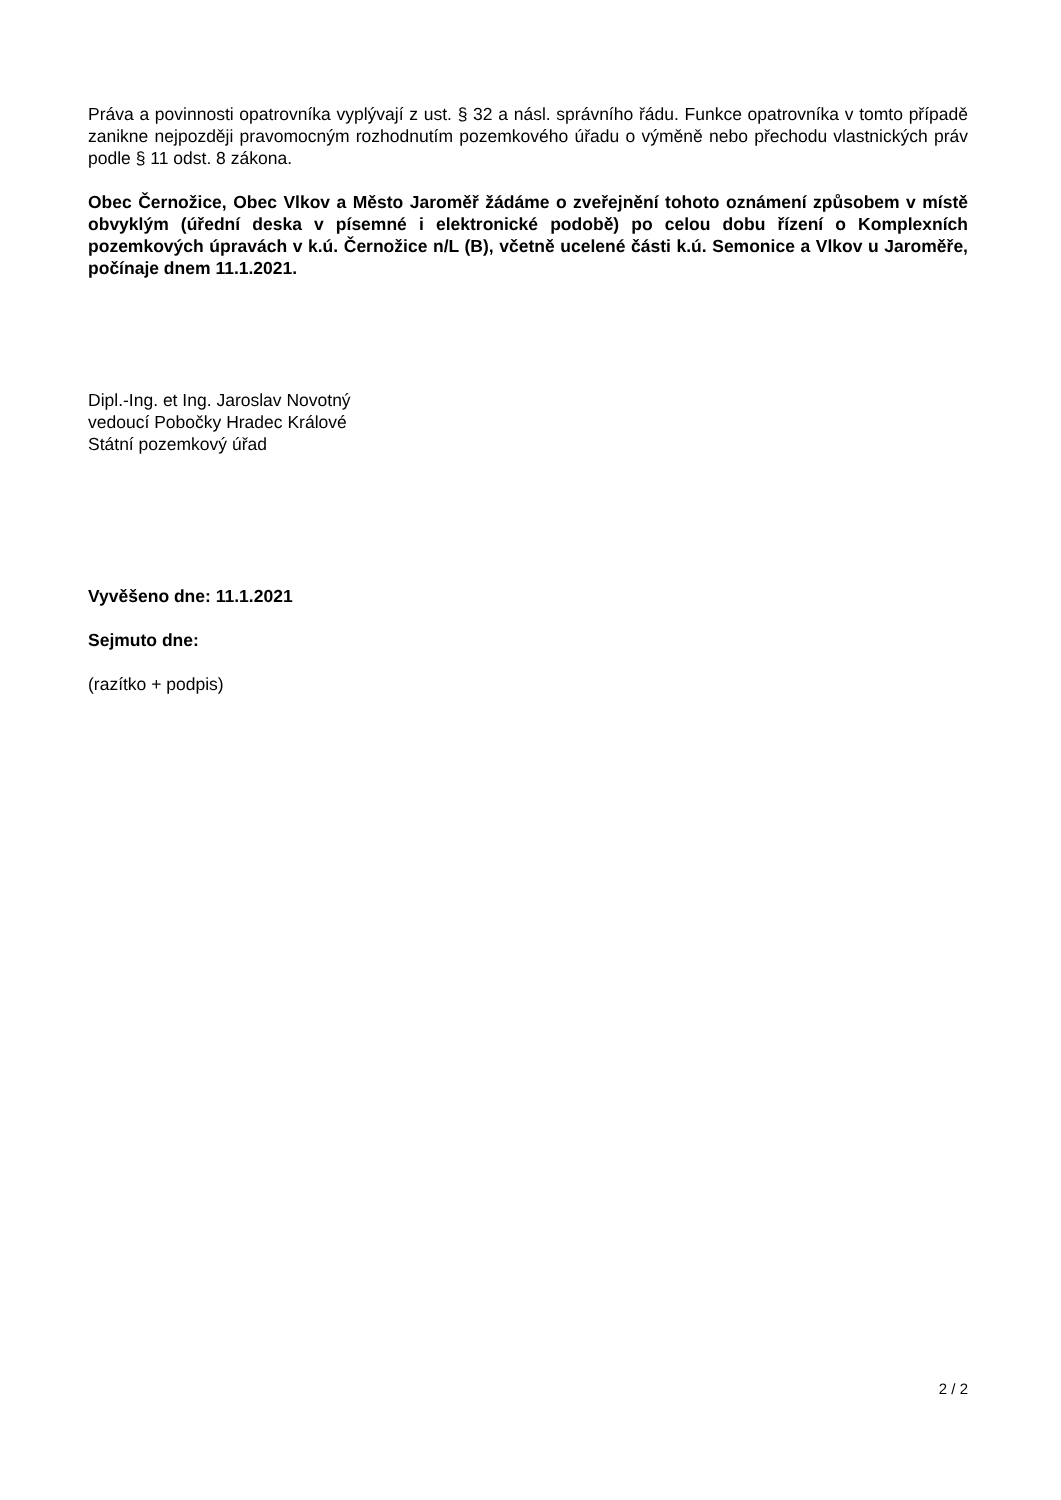Práva a povinnosti opatrovníka vyplývají z ust. § 32 a násl. správního řádu. Funkce opatrovníka v tomto případě zanikne nejpozději pravomocným rozhodnutím pozemkového úřadu o výměně nebo přechodu vlastnických práv podle § 11 odst. 8 zákona.
Obec Černožice, Obec Vlkov a Město Jaroměř žádáme o zveřejnění tohoto oznámení způsobem v místě obvyklým (úřední deska v písemné i elektronické podobě) po celou dobu řízení o Komplexních pozemkových úpravách v k.ú. Černožice n/L (B), včetně ucelené části k.ú. Semonice a Vlkov u Jaroměře, počínaje dnem 11.1.2021.
Dipl.-Ing. et Ing. Jaroslav Novotný
vedoucí Pobočky Hradec Králové
Státní pozemkový úřad
Vyvěšeno dne: 11.1.2021
Sejmuto dne:
(razítko + podpis)
2 / 2